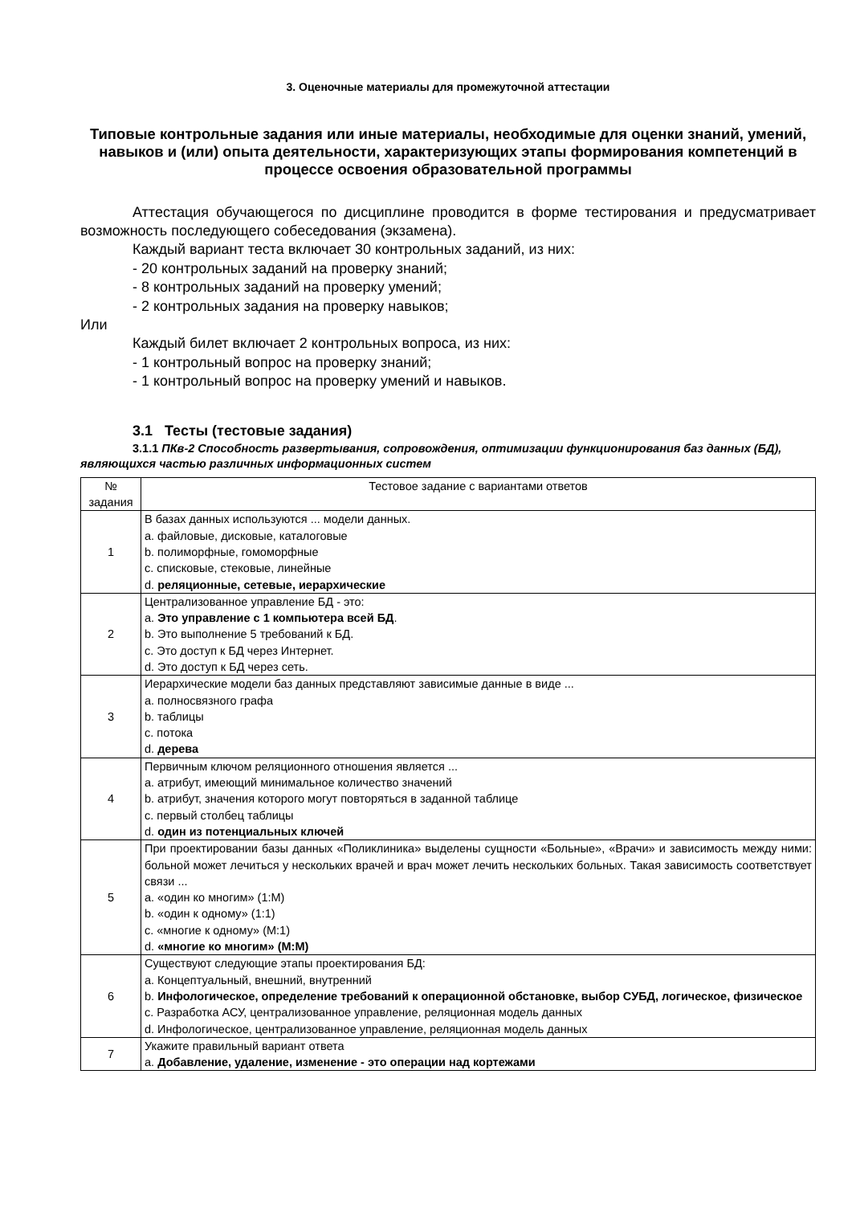3. Оценочные материалы для промежуточной аттестации
Типовые контрольные задания или иные материалы, необходимые для оценки знаний, умений, навыков и (или) опыта деятельности, характеризующих этапы формирования компетенций в процессе освоения образовательной программы
Аттестация обучающегося по дисциплине проводится в форме тестирования и предусматривает возможность последующего собеседования (экзамена).
Каждый вариант теста включает 30 контрольных заданий, из них:
- 20 контрольных заданий на проверку знаний;
- 8 контрольных заданий на проверку умений;
- 2 контрольных задания на проверку навыков;
Или
Каждый билет включает 2 контрольных вопроса, из них:
- 1 контрольный вопрос на проверку знаний;
- 1 контрольный вопрос на проверку умений и навыков.
3.1 Тесты (тестовые задания)
3.1.1 ПКв-2 Способность развертывания, сопровождения, оптимизации функционирования баз данных (БД), являющихся частью различных информационных систем
| № задания | Тестовое задание с вариантами ответов |
| --- | --- |
| 1 | В базах данных используются ... модели данных. a. файловые, дисковые, каталоговые b. полиморфные, гомоморфные c. списковые, стековые, линейные d. реляционные, сетевые, иерархические |
| 2 | Централизованное управление БД - это: a. Это управление с 1 компьютера всей БД . b. Это выполнение 5 требований к БД. c. Это доступ к БД через Интернет. d. Это доступ к БД через сеть. |
| 3 | Иерархические модели баз данных представляют зависимые данные в виде ... a. полносвязного графа b. таблицы c. потока d. дерева |
| 4 | Первичным ключом реляционного отношения является ... a. атрибут, имеющий минимальное количество значений b. атрибут, значения которого могут повторяться в заданной таблице c. первый столбец таблицы d. один из потенциальных ключей |
| 5 | При проектировании базы данных «Поликлиника» выделены сущности «Больные», «Врачи» и зависимость между ними: больной может лечиться у нескольких врачей и врач может лечить нескольких больных. Такая зависимость соответствует связи ... a. «один ко многим» (1:М) b. «один к одному» (1:1) c. «многие к одному» (М:1) d. «многие ко многим» (М:М) |
| 6 | Существуют следующие этапы проектирования БД: a. Концептуальный, внешний, внутренний b. Инфологическое, определение требований к операционной обстановке, выбор СУБД, логическое, физическое c. Разработка АСУ, централизованное управление, реляционная модель данных d. Инфологическое, централизованное управление, реляционная модель данных |
| 7 | Укажите правильный вариант ответа a. Добавление, удаление, изменение - это операции над кортежами |